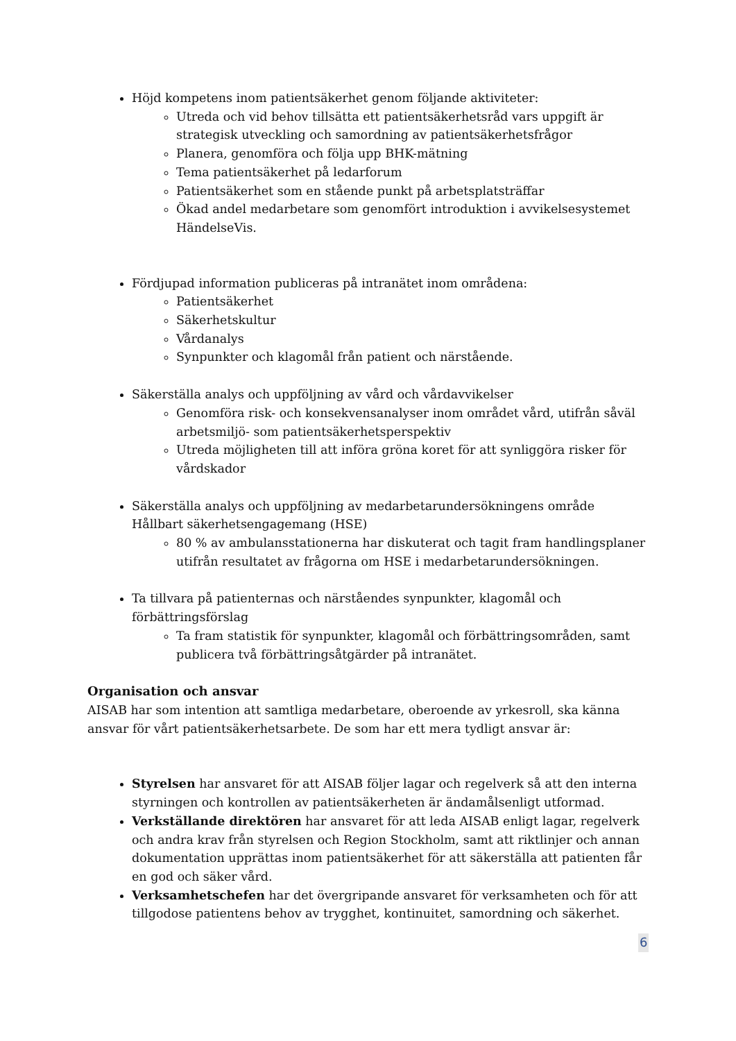Höjd kompetens inom patientsäkerhet genom följande aktiviteter:
Utreda och vid behov tillsätta ett patientsäkerhetsråd vars uppgift är strategisk utveckling och samordning av patientsäkerhetsfrågor
Planera, genomföra och följa upp BHK-mätning
Tema patientsäkerhet på ledarforum
Patientsäkerhet som en stående punkt på arbetsplatsträffar
Ökad andel medarbetare som genomfört introduktion i avvikelsesystemet HändelseVis.
Fördjupad information publiceras på intranätet inom områdena:
Patientsäkerhet
Säkerhetskultur
Vårdanalys
Synpunkter och klagomål från patient och närstående.
Säkerställa analys och uppföljning av vård och vårdavvikelser
Genomföra risk- och konsekvensanalyser inom området vård, utifrån såväl arbetsmiljö- som patientsäkerhetsperspektiv
Utreda möjligheten till att införa gröna koret för att synliggöra risker för vårdskador
Säkerställa analys och uppföljning av medarbetarundersökningens område Hållbart säkerhetsengagemang (HSE)
80 % av ambulansstationerna har diskuterat och tagit fram handlingsplaner utifrån resultatet av frågorna om HSE i medarbetarundersökningen.
Ta tillvara på patienternas och närståendes synpunkter, klagomål och förbättringsförslag
Ta fram statistik för synpunkter, klagomål och förbättringsområden, samt publicera två förbättringsåtgärder på intranätet.
Organisation och ansvar
AISAB har som intention att samtliga medarbetare, oberoende av yrkesroll, ska känna ansvar för vårt patientsäkerhetsarbete. De som har ett mera tydligt ansvar är:
Styrelsen har ansvaret för att AISAB följer lagar och regelverk så att den interna styrningen och kontrollen av patientsäkerheten är ändamålsenligt utformad.
Verkställande direktören har ansvaret för att leda AISAB enligt lagar, regelverk och andra krav från styrelsen och Region Stockholm, samt att riktlinjer och annan dokumentation upprättas inom patientsäkerhet för att säkerställa att patienten får en god och säker vård.
Verksamhetschefen har det övergripande ansvaret för verksamheten och för att tillgodose patientens behov av trygghet, kontinuitet, samordning och säkerhet.
6